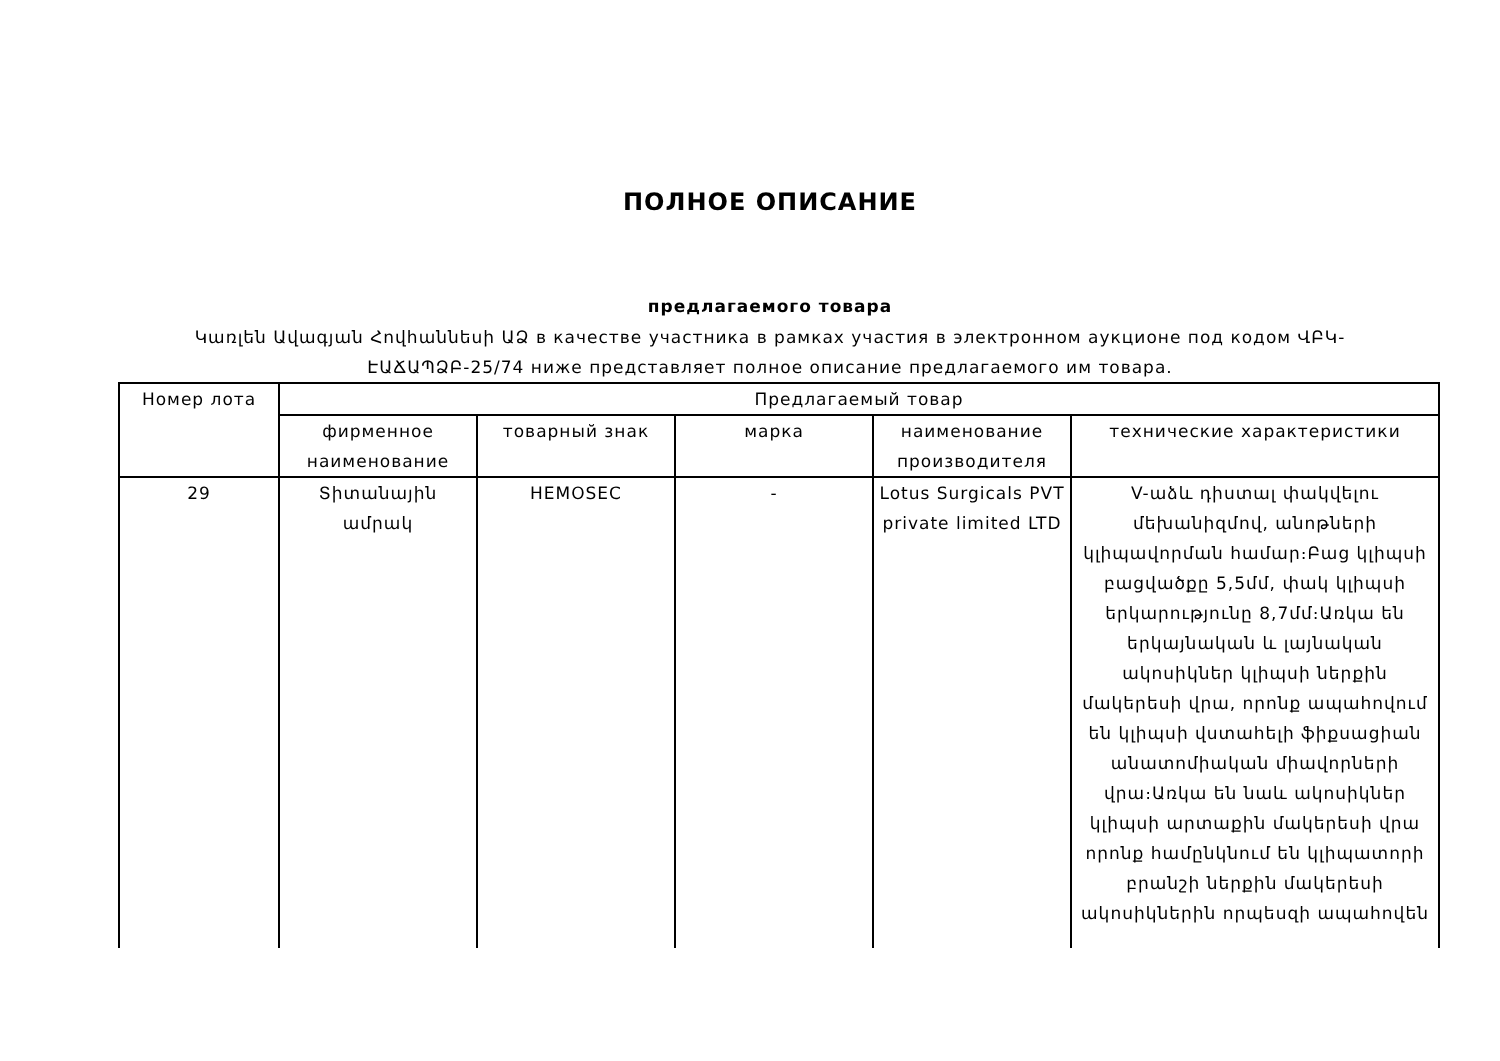ПОЛНОЕ ОПИСАНИЕ
предлагаемого товара
Կառլեն Ավագյան Հովհաննեսի ԱՁ в качестве участника в рамках участия в электронном аукционе под кодом ՎԲԿ-ԷԱՃԱՊՁԲ-25/74 ниже представляет полное описание предлагаемого им товара.
| Номер лота | Предлагаемый товар | | | | |
| --- | --- | --- | --- | --- | --- |
| | фирменное наименование | товарный знак | марка | наименование производителя | технические характеристики |
| 29 | Տիտանային ամրակ | HEMOSEC | - | Lotus Surgicals PVT private limited LTD | V-աձև դիստալ փակվելու մեխանիզմով, անոթների կլիպավորման համար։Բաց կլիպսի բացվածքը 5,5մմ, փակ կլիպսի երկարությունը 8,7մմ։Առկա են երկայնական և լայնական ակոսիկներ կլիպսի ներքին մակերեսի վրա, որոնք ապահովում են կլիպսի վստահելի ֆիքսացիան անատոմիական միավորների վրա։Առկա են նաև ակոսիկներ կլիպսի արտաքին մակերեսի վրա որոնք համընկնում են կլիպատորի բրանշի ներքին մակերեսի ակոսիկներին որպեսզի ապահովեն |